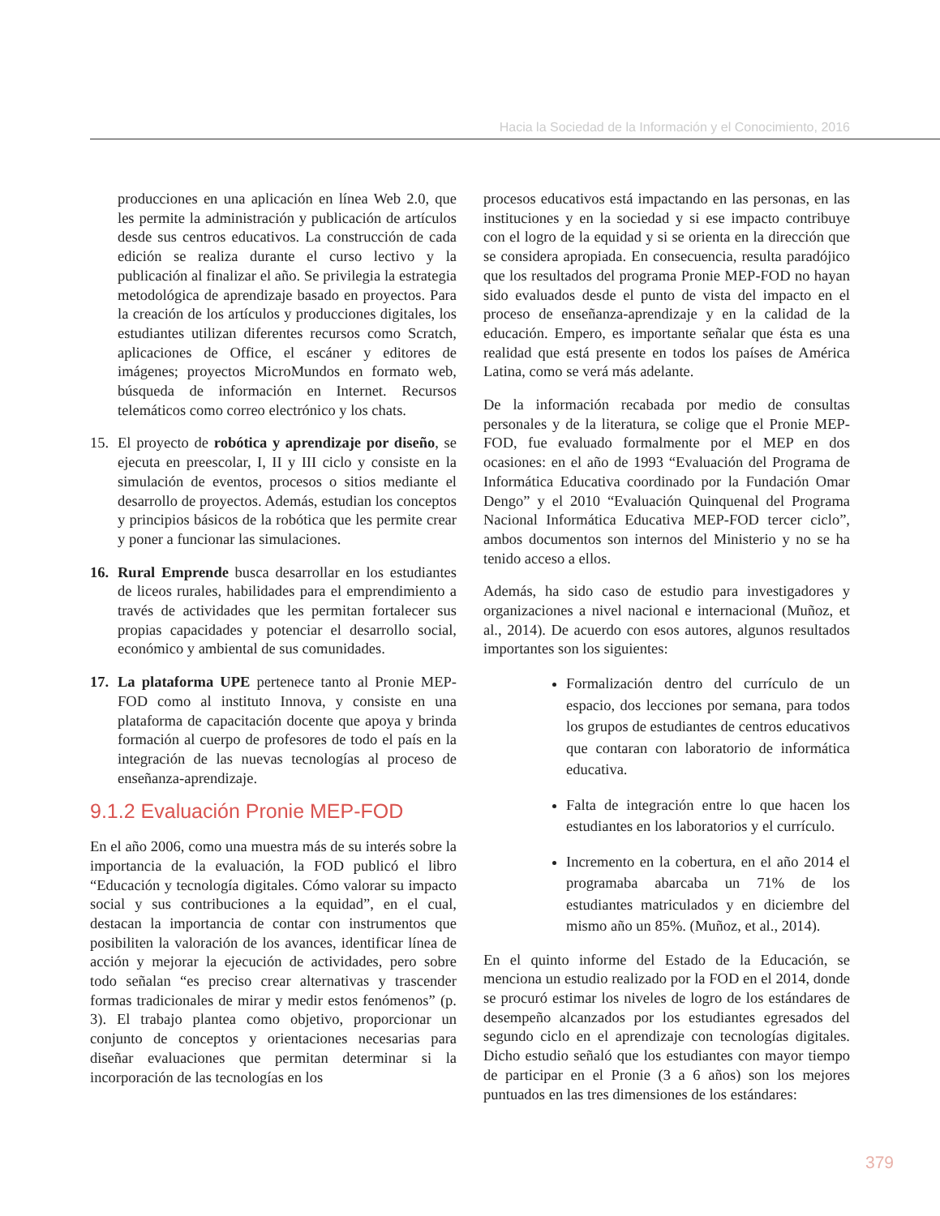Hacia la Sociedad de la Información y el Conocimiento, 2016
producciones en una aplicación en línea Web 2.0, que les permite la administración y publicación de artículos desde sus centros educativos. La construcción de cada edición se realiza durante el curso lectivo y la publicación al finalizar el año. Se privilegia la estrategia metodológica de aprendizaje basado en proyectos. Para la creación de los artículos y producciones digitales, los estudiantes utilizan diferentes recursos como Scratch, aplicaciones de Office, el escáner y editores de imágenes; proyectos MicroMundos en formato web, búsqueda de información en Internet. Recursos telemáticos como correo electrónico y los chats.
15. El proyecto de robótica y aprendizaje por diseño, se ejecuta en preescolar, I, II y III ciclo y consiste en la simulación de eventos, procesos o sitios mediante el desarrollo de proyectos. Además, estudian los conceptos y principios básicos de la robótica que les permite crear y poner a funcionar las simulaciones.
16. Rural Emprende busca desarrollar en los estudiantes de liceos rurales, habilidades para el emprendimiento a través de actividades que les permitan fortalecer sus propias capacidades y potenciar el desarrollo social, económico y ambiental de sus comunidades.
17. La plataforma UPE pertenece tanto al Pronie MEP-FOD como al instituto Innova, y consiste en una plataforma de capacitación docente que apoya y brinda formación al cuerpo de profesores de todo el país en la integración de las nuevas tecnologías al proceso de enseñanza-aprendizaje.
9.1.2 Evaluación Pronie MEP-FOD
En el año 2006, como una muestra más de su interés sobre la importancia de la evaluación, la FOD publicó el libro “Educación y tecnología digitales. Cómo valorar su impacto social y sus contribuciones a la equidad”, en el cual, destacan la importancia de contar con instrumentos que posibiliten la valoración de los avances, identificar línea de acción y mejorar la ejecución de actividades, pero sobre todo señalan “es preciso crear alternativas y trascender formas tradicionales de mirar y medir estos fenómenos” (p. 3). El trabajo plantea como objetivo, proporcionar un conjunto de conceptos y orientaciones necesarias para diseñar evaluaciones que permitan determinar si la incorporación de las tecnologías en los
procesos educativos está impactando en las personas, en las instituciones y en la sociedad y si ese impacto contribuye con el logro de la equidad y si se orienta en la dirección que se considera apropiada. En consecuencia, resulta paradójico que los resultados del programa Pronie MEP-FOD no hayan sido evaluados desde el punto de vista del impacto en el proceso de enseñanza-aprendizaje y en la calidad de la educación. Empero, es importante señalar que ésta es una realidad que está presente en todos los países de América Latina, como se verá más adelante.
De la información recabada por medio de consultas personales y de la literatura, se colige que el Pronie MEP-FOD, fue evaluado formalmente por el MEP en dos ocasiones: en el año de 1993 “Evaluación del Programa de Informática Educativa coordinado por la Fundación Omar Dengo” y el 2010 “Evaluación Quinquenal del Programa Nacional Informática Educativa MEP-FOD tercer ciclo”, ambos documentos son internos del Ministerio y no se ha tenido acceso a ellos.
Además, ha sido caso de estudio para investigadores y organizaciones a nivel nacional e internacional (Muñoz, et al., 2014). De acuerdo con esos autores, algunos resultados importantes son los siguientes:
Formalización dentro del currículo de un espacio, dos lecciones por semana, para todos los grupos de estudiantes de centros educativos que contaran con laboratorio de informática educativa.
Falta de integración entre lo que hacen los estudiantes en los laboratorios y el currículo.
Incremento en la cobertura, en el año 2014 el programaba abarcaba un 71% de los estudiantes matriculados y en diciembre del mismo año un 85%. (Muñoz, et al., 2014).
En el quinto informe del Estado de la Educación, se menciona un estudio realizado por la FOD en el 2014, donde se procuró estimar los niveles de logro de los estándares de desempeño alcanzados por los estudiantes egresados del segundo ciclo en el aprendizaje con tecnologías digitales. Dicho estudio señaló que los estudiantes con mayor tiempo de participar en el Pronie (3 a 6 años) son los mejores puntuados en las tres dimensiones de los estándares:
379